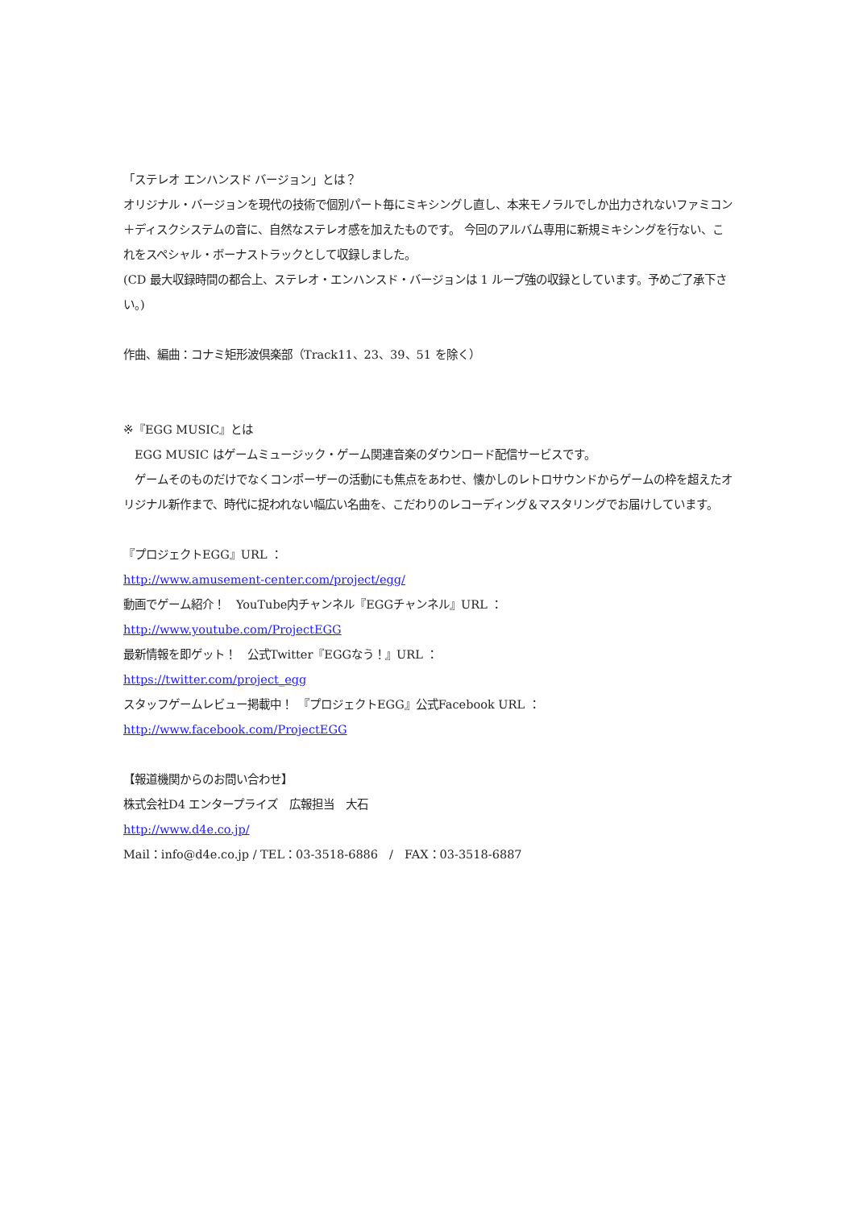「ステレオ エンハンスド バージョン」とは？
オリジナル・バージョンを現代の技術で個別パート毎にミキシングし直し、本来モノラルでしか出力されないファミコン＋ディスクシステムの音に、自然なステレオ感を加えたものです。 今回のアルバム専用に新規ミキシングを行ない、これをスペシャル・ボーナストラックとして収録しました。
(CD 最大収録時間の都合上、ステレオ・エンハンスド・バージョンは 1 ループ強の収録としています。予めご了承下さい。)
作曲、編曲：コナミ矩形波倶楽部（Track11、23、39、51 を除く）
※『EGG MUSIC』とは
　EGG MUSIC はゲームミュージック・ゲーム関連音楽のダウンロード配信サービスです。
　ゲームそのものだけでなくコンポーザーの活動にも焦点をあわせ、懐かしのレトロサウンドからゲームの枠を超えたオリジナル新作まで、時代に捉われない幅広い名曲を、こだわりのレコーディング＆マスタリングでお届けしています。
『プロジェクトEGG』URL ：
http://www.amusement-center.com/project/egg/
動画でゲーム紹介！　YouTube内チャンネル『EGGチャンネル』URL ：
http://www.youtube.com/ProjectEGG
最新情報を即ゲット！　公式Twitter『EGGなう！』URL ：
https://twitter.com/project_egg
スタッフゲームレビュー掲載中！　『プロジェクトEGG』公式Facebook URL ：
http://www.facebook.com/ProjectEGG
【報道機関からのお問い合わせ】
株式会社D4 エンタープライズ　広報担当　大石
http://www.d4e.co.jp/
Mail：info@d4e.co.jp / TEL：03-3518-6886　/　FAX：03-3518-6887